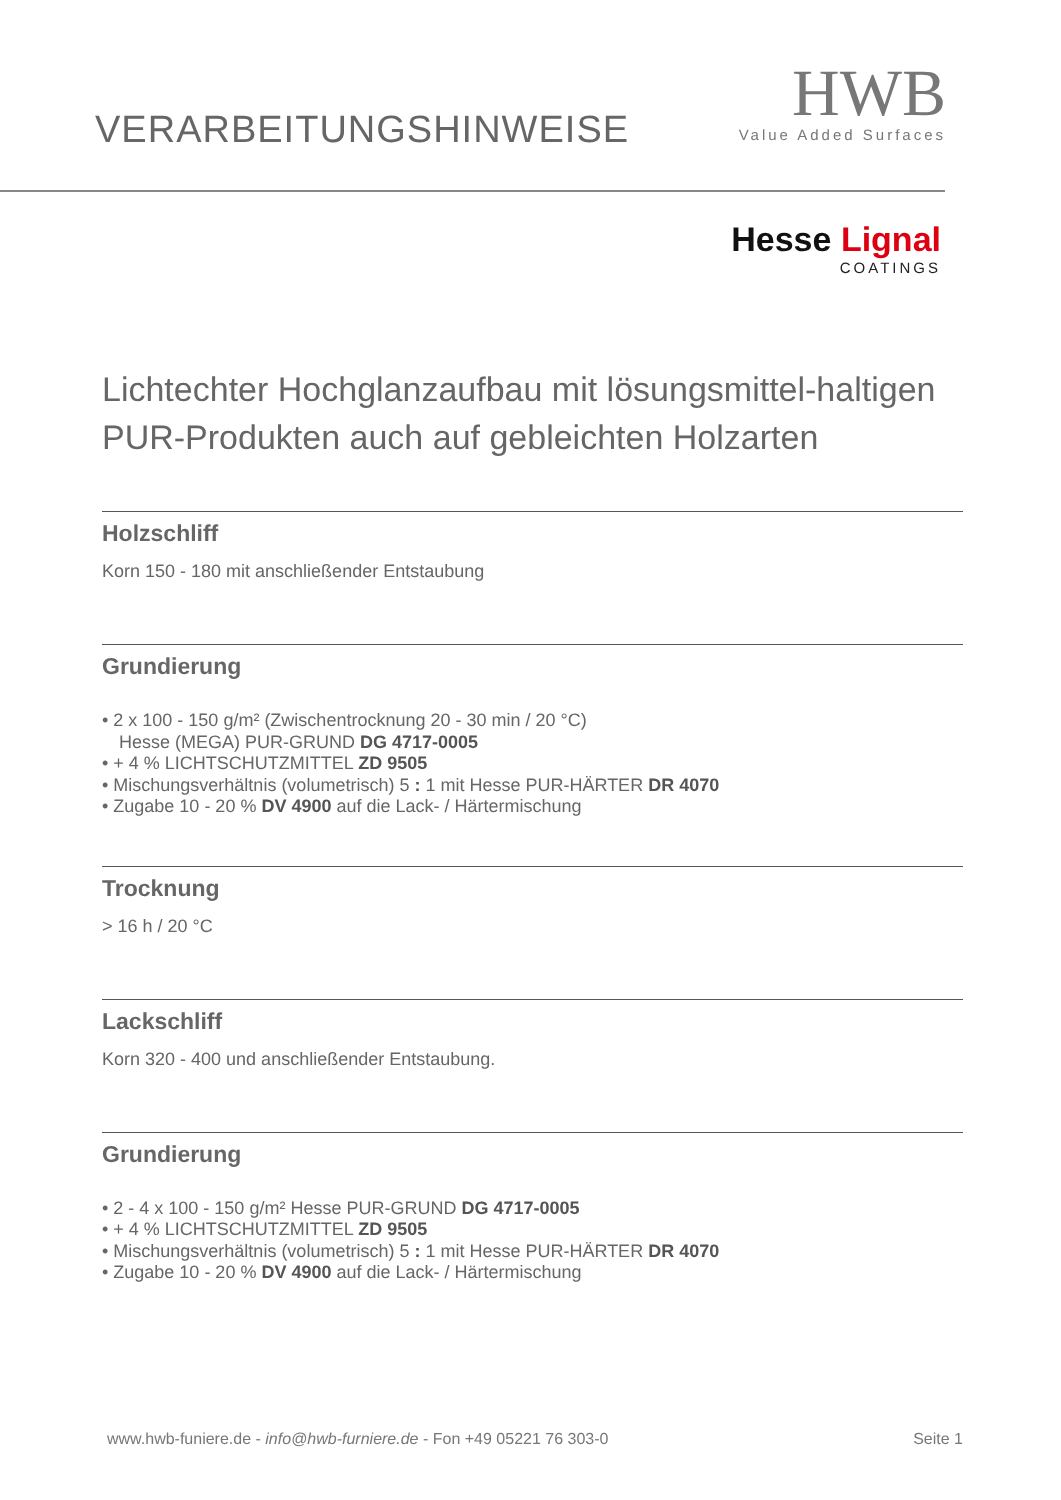VERARBEITUNGSHINWEISE
HWB
Value Added Surfaces
Hesse Lignal
COATINGS
Lichtechter Hochglanzaufbau mit lösungsmittel-haltigen PUR-Produkten auch auf gebleichten Holzarten
Holzschliff
Korn 150 - 180 mit anschließender Entstaubung
Grundierung
• 2 x 100 - 150 g/m² (Zwischentrocknung 20 - 30 min / 20 °C)
Hesse (MEGA) PUR-GRUND DG 4717-0005
• + 4 % LICHTSCHUTZMITTEL ZD 9505
• Mischungsverhältnis (volumetrisch) 5 : 1 mit Hesse PUR-HÄRTER DR 4070
• Zugabe 10 - 20 % DV 4900 auf die Lack- / Härtermischung
Trocknung
> 16 h / 20 °C
Lackschliff
Korn 320 - 400 und anschließender Entstaubung.
Grundierung
• 2 - 4 x 100 - 150 g/m² Hesse PUR-GRUND DG 4717-0005
• + 4 % LICHTSCHUTZMITTEL ZD 9505
• Mischungsverhältnis (volumetrisch) 5 : 1 mit Hesse PUR-HÄRTER DR 4070
• Zugabe 10 - 20 % DV 4900 auf die Lack- / Härtermischung
www.hwb-funiere.de - info@hwb-furniere.de - Fon +49 05221 76 303-0 Seite 1